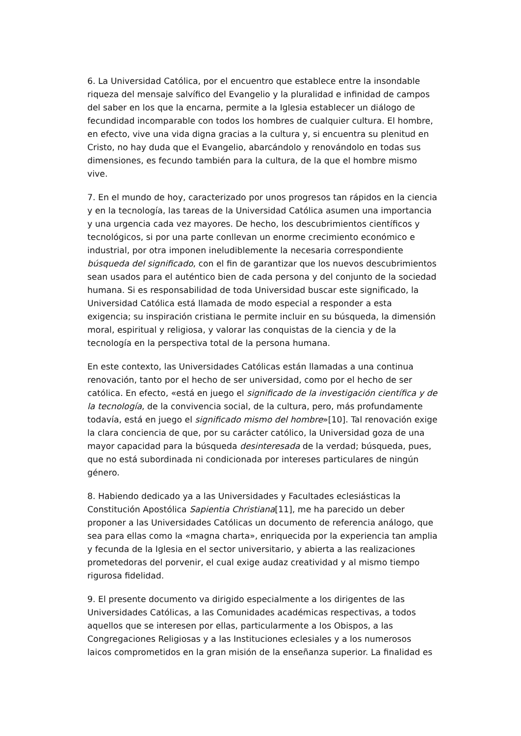6. La Universidad Católica, por el encuentro que establece entre la insondable riqueza del mensaje salvífico del Evangelio y la pluralidad e infinidad de campos del saber en los que la encarna, permite a la Iglesia establecer un diálogo de fecundidad incomparable con todos los hombres de cualquier cultura. El hombre, en efecto, vive una vida digna gracias a la cultura y, si encuentra su plenitud en Cristo, no hay duda que el Evangelio, abarcándolo y renovándolo en todas sus dimensiones, es fecundo también para la cultura, de la que el hombre mismo vive.
7. En el mundo de hoy, caracterizado por unos progresos tan rápidos en la ciencia y en la tecnología, las tareas de la Universidad Católica asumen una importancia y una urgencia cada vez mayores. De hecho, los descubrimientos científicos y tecnológicos, si por una parte conllevan un enorme crecimiento económico e industrial, por otra imponen ineludiblemente la necesaria correspondiente búsqueda del significado, con el fin de garantizar que los nuevos descubrimientos sean usados para el auténtico bien de cada persona y del conjunto de la sociedad humana. Si es responsabilidad de toda Universidad buscar este significado, la Universidad Católica está llamada de modo especial a responder a esta exigencia; su inspiración cristiana le permite incluir en su búsqueda, la dimensión moral, espiritual y religiosa, y valorar las conquistas de la ciencia y de la tecnología en la perspectiva total de la persona humana.
En este contexto, las Universidades Católicas están llamadas a una continua renovación, tanto por el hecho de ser universidad, como por el hecho de ser católica. En efecto, «está en juego el significado de la investigación científica y de la tecnología, de la convivencia social, de la cultura, pero, más profundamente todavía, está en juego el significado mismo del hombre»[10]. Tal renovación exige la clara conciencia de que, por su carácter católico, la Universidad goza de una mayor capacidad para la búsqueda desinteresada de la verdad; búsqueda, pues, que no está subordinada ni condicionada por intereses particulares de ningún género.
8. Habiendo dedicado ya a las Universidades y Facultades eclesiásticas la Constitución Apostólica Sapientia Christiana[11], me ha parecido un deber proponer a las Universidades Católicas un documento de referencia análogo, que sea para ellas como la «magna charta», enriquecida por la experiencia tan amplia y fecunda de la Iglesia en el sector universitario, y abierta a las realizaciones prometedoras del porvenir, el cual exige audaz creatividad y al mismo tiempo rigurosa fidelidad.
9. El presente documento va dirigido especialmente a los dirigentes de las Universidades Católicas, a las Comunidades académicas respectivas, a todos aquellos que se interesen por ellas, particularmente a los Obispos, a las Congregaciones Religiosas y a las Instituciones eclesiales y a los numerosos laicos comprometidos en la gran misión de la enseñanza superior. La finalidad es